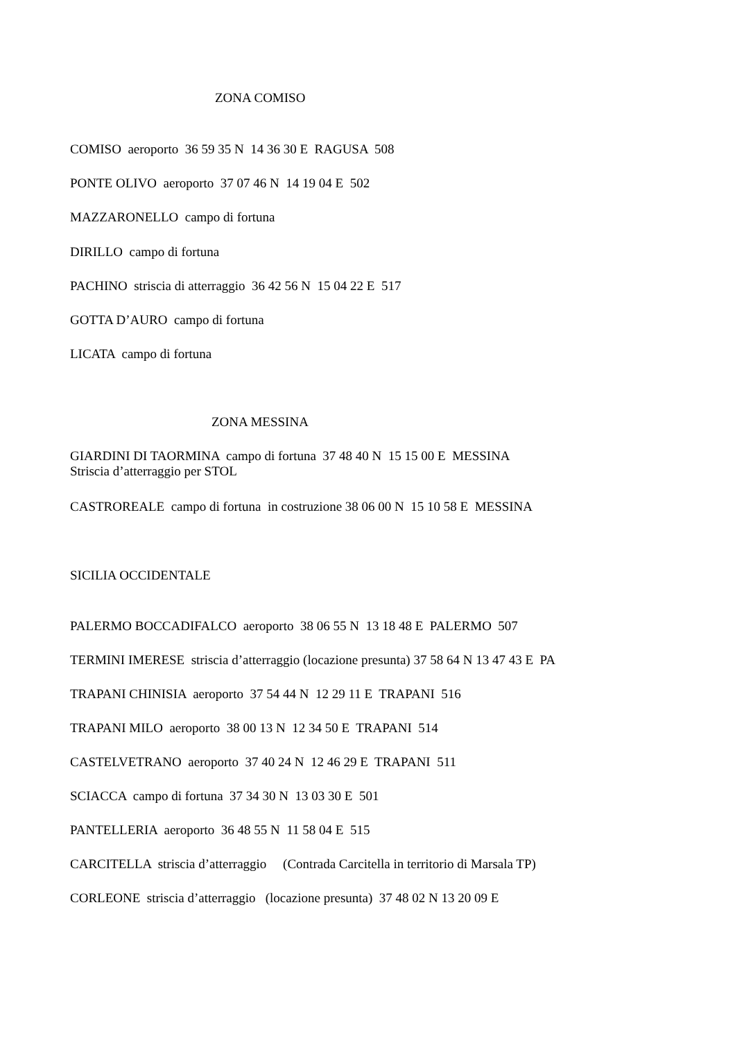ZONA COMISO
COMISO aeroporto 36 59 35 N 14 36 30 E RAGUSA 508
PONTE OLIVO aeroporto 37 07 46 N 14 19 04 E 502
MAZZARONELLO campo di fortuna
DIRILLO campo di fortuna
PACHINO striscia di atterraggio 36 42 56 N 15 04 22 E 517
GOTTA D’AURO campo di fortuna
LICATA campo di fortuna
ZONA MESSINA
GIARDINI DI TAORMINA campo di fortuna 37 48 40 N 15 15 00 E MESSINA Striscia d’atterraggio per STOL
CASTROREALE campo di fortuna in costruzione 38 06 00 N 15 10 58 E MESSINA
SICILIA OCCIDENTALE
PALERMO BOCCADIFALCO aeroporto 38 06 55 N 13 18 48 E PALERMO 507
TERMINI IMERESE striscia d’atterraggio (locazione presunta) 37 58 64 N 13 47 43 E PA
TRAPANI CHINISIA aeroporto 37 54 44 N 12 29 11 E TRAPANI 516
TRAPANI MILO aeroporto 38 00 13 N 12 34 50 E TRAPANI 514
CASTELVETRANO aeroporto 37 40 24 N 12 46 29 E TRAPANI 511
SCIACCA campo di fortuna 37 34 30 N 13 03 30 E 501
PANTELLERIA aeroporto 36 48 55 N 11 58 04 E 515
CARCITELLA striscia d’atterraggio (Contrada Carcitella in territorio di Marsala TP)
CORLEONE striscia d’atterraggio (locazione presunta) 37 48 02 N 13 20 09 E